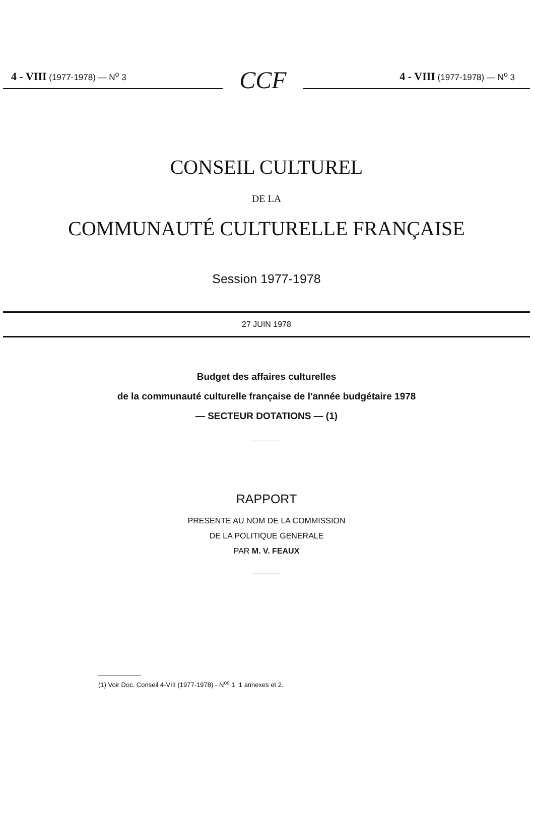4 - VIII (1977-1978) — N<sup>o</sup> 3
CCF
4 - VIII (1977-1978) — N<sup>o</sup> 3
CONSEIL CULTUREL
DE LA
COMMUNAUTÉ CULTURELLE FRANÇAISE
Session 1977-1978
27 JUIN 1978
Budget des affaires culturelles
de la communauté culturelle française de l'année budgétaire 1978
— SECTEUR DOTATIONS — (1)
RAPPORT
PRESENTE AU NOM DE LA COMMISSION
DE LA POLITIQUE GENERALE
PAR M. V. FEAUX
(1) Voir Doc. Conseil 4-VIII (1977-1978) - N<sup>os</sup> 1, 1 annexes et 2.